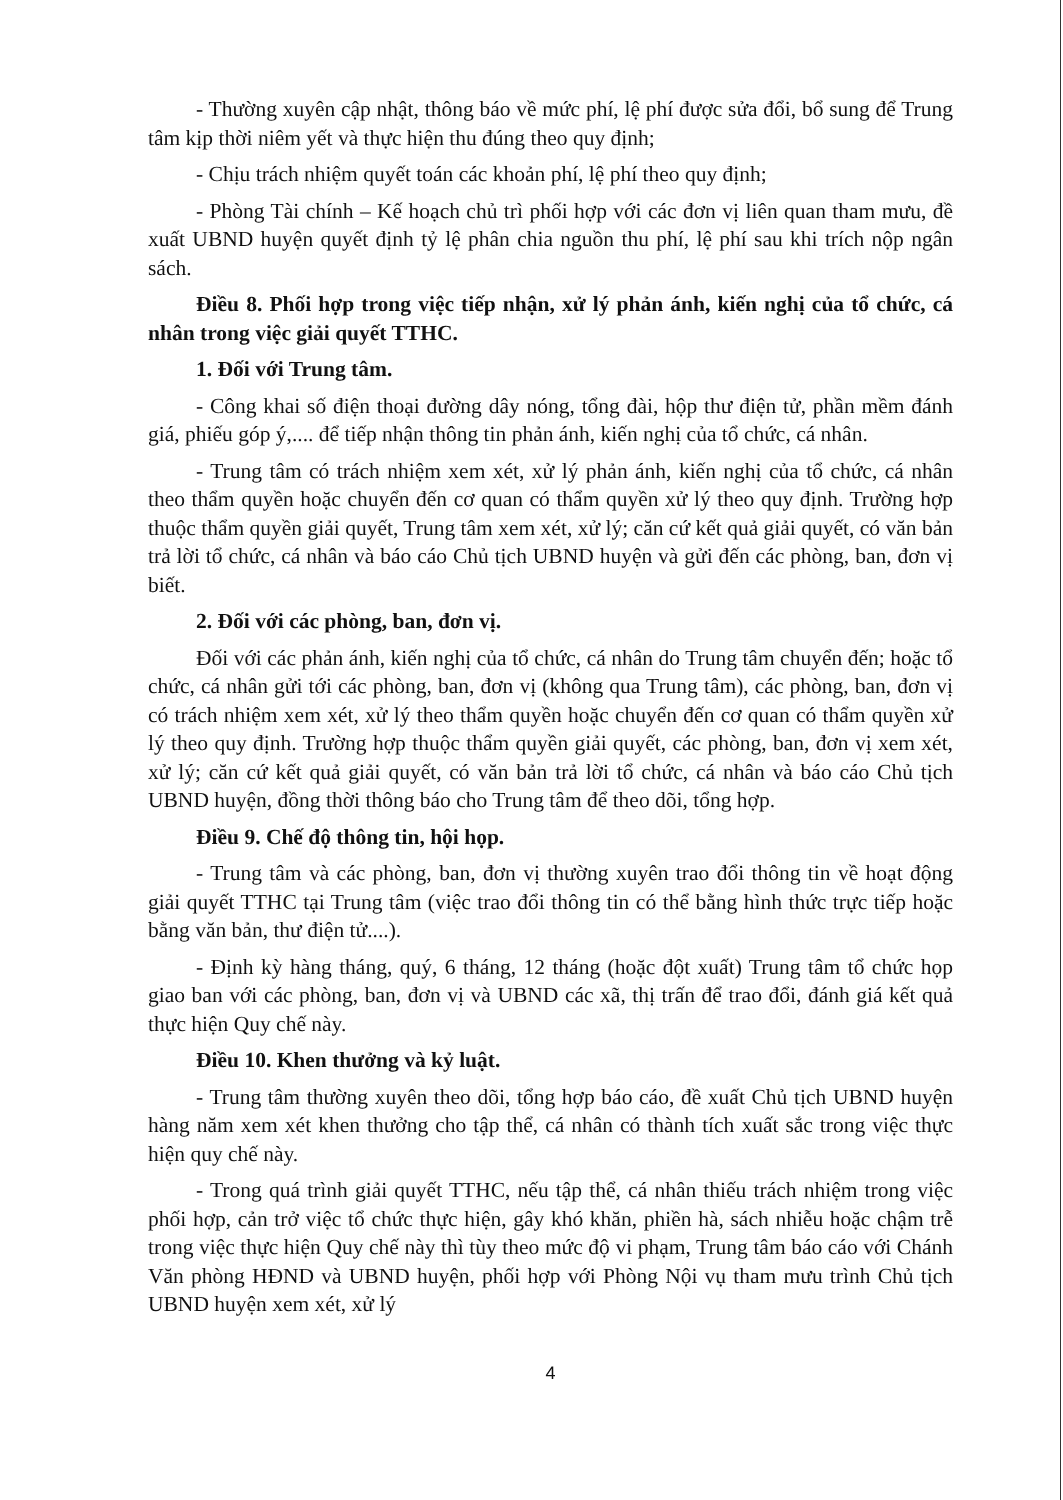- Thường xuyên cập nhật, thông báo về mức phí, lệ phí được sửa đổi, bổ sung để Trung tâm kịp thời niêm yết và thực hiện thu đúng theo quy định;
- Chịu trách nhiệm quyết toán các khoản phí, lệ phí theo quy định;
- Phòng Tài chính – Kế hoạch chủ trì phối hợp với các đơn vị liên quan tham mưu, đề xuất UBND huyện quyết định tỷ lệ phân chia nguồn thu phí, lệ phí sau khi trích nộp ngân sách.
Điều 8. Phối hợp trong việc tiếp nhận, xử lý phản ánh, kiến nghị của tổ chức, cá nhân trong việc giải quyết TTHC.
1. Đối với Trung tâm.
- Công khai số điện thoại đường dây nóng, tổng đài, hộp thư điện tử, phần mềm đánh giá, phiếu góp ý,.... để tiếp nhận thông tin phản ánh, kiến nghị của tổ chức, cá nhân.
- Trung tâm có trách nhiệm xem xét, xử lý phản ánh, kiến nghị của tổ chức, cá nhân theo thẩm quyền hoặc chuyển đến cơ quan có thẩm quyền xử lý theo quy định. Trường hợp thuộc thẩm quyền giải quyết, Trung tâm xem xét, xử lý; căn cứ kết quả giải quyết, có văn bản trả lời tổ chức, cá nhân và báo cáo Chủ tịch UBND huyện và gửi đến các phòng, ban, đơn vị biết.
2. Đối với các phòng, ban, đơn vị.
Đối với các phản ánh, kiến nghị của tổ chức, cá nhân do Trung tâm chuyển đến; hoặc tổ chức, cá nhân gửi tới các phòng, ban, đơn vị (không qua Trung tâm), các phòng, ban, đơn vị có trách nhiệm xem xét, xử lý theo thẩm quyền hoặc chuyển đến cơ quan có thẩm quyền xử lý theo quy định. Trường hợp thuộc thẩm quyền giải quyết, các phòng, ban, đơn vị xem xét, xử lý; căn cứ kết quả giải quyết, có văn bản trả lời tổ chức, cá nhân và báo cáo Chủ tịch UBND huyện, đồng thời thông báo cho Trung tâm để theo dõi, tổng hợp.
Điều 9. Chế độ thông tin, hội họp.
- Trung tâm và các phòng, ban, đơn vị thường xuyên trao đổi thông tin về hoạt động giải quyết TTHC tại Trung tâm (việc trao đổi thông tin có thể bằng hình thức trực tiếp hoặc bằng văn bản, thư điện tử....).
- Định kỳ hàng tháng, quý, 6 tháng, 12 tháng (hoặc đột xuất) Trung tâm tổ chức họp giao ban với các phòng, ban, đơn vị và UBND các xã, thị trấn để trao đổi, đánh giá kết quả thực hiện Quy chế này.
Điều 10. Khen thưởng và kỷ luật.
- Trung tâm thường xuyên theo dõi, tổng hợp báo cáo, đề xuất Chủ tịch UBND huyện hàng năm xem xét khen thưởng cho tập thể, cá nhân có thành tích xuất sắc trong việc thực hiện quy chế này.
- Trong quá trình giải quyết TTHC, nếu tập thể, cá nhân thiếu trách nhiệm trong việc phối hợp, cản trở việc tổ chức thực hiện, gây khó khăn, phiền hà, sách nhiễu hoặc chậm trễ trong việc thực hiện Quy chế này thì tùy theo mức độ vi phạm, Trung tâm báo cáo với Chánh Văn phòng HĐND và UBND huyện, phối hợp với Phòng Nội vụ tham mưu trình Chủ tịch UBND huyện xem xét, xử lý
4